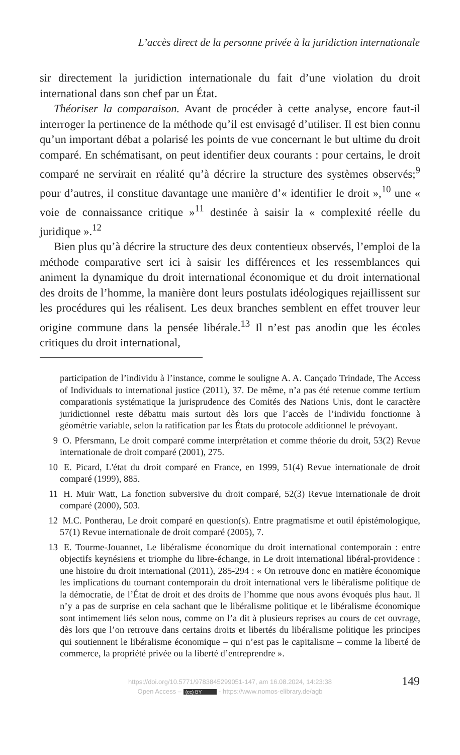L’accès direct de la personne privée à la juridiction internationale
sir directement la juridiction internationale du fait d’une violation du droit international dans son chef par un État.
Théoriser la comparaison. Avant de procéder à cette analyse, encore faut-il interroger la pertinence de la méthode qu’il est envisagé d’utiliser. Il est bien connu qu’un important débat a polarisé les points de vue concernant le but ultime du droit comparé. En schématisant, on peut identifier deux courants : pour certains, le droit comparé ne servirait en réalité qu’à décrire la structure des systèmes observés;<sup>9</sup> pour d’autres, il constitue davantage une manière d’« identifier le droit »,<sup>10</sup> une « voie de connaissance critique »<sup>11</sup> destinée à saisir la « complexité réelle du juridique ».<sup>12</sup>
Bien plus qu’à décrire la structure des deux contentieux observés, l’emploi de la méthode comparative sert ici à saisir les différences et les ressemblances qui animent la dynamique du droit international économique et du droit international des droits de l’homme, la manière dont leurs postulats idéologiques rejaillissent sur les procédures qui les réalisent. Les deux branches semblent en effet trouver leur origine commune dans la pensée libérale.<sup>13</sup> Il n’est pas anodin que les écoles critiques du droit international,
participation de l’individu à l’instance, comme le souligne A. A. Cançado Trindade, The Access of Individuals to international justice (2011), 37. De même, n’a pas été retenue comme tertium comparationis systématique la jurisprudence des Comités des Nations Unis, dont le caractère juridictionnel reste débattu mais surtout dès lors que l’accès de l’individu fonctionne à géométrie variable, selon la ratification par les États du protocole additionnel le prévoyant.
9 O. Pfersmann, Le droit comparé comme interprétation et comme théorie du droit, 53(2) Revue internationale de droit comparé (2001), 275.
10 E. Picard, L'état du droit comparé en France, en 1999, 51(4) Revue internationale de droit comparé (1999), 885.
11 H. Muir Watt, La fonction subversive du droit comparé, 52(3) Revue internationale de droit comparé (2000), 503.
12 M.C. Pontherau, Le droit comparé en question(s). Entre pragmatisme et outil épistémologique, 57(1) Revue internationale de droit comparé (2005), 7.
13 E. Tourme-Jouannet, Le libéralisme économique du droit international contemporain : entre objectifs keynésiens et triomphe du libre-échange, in Le droit international libéral-providence : une histoire du droit international (2011), 285-294 : « On retrouve donc en matière économique les implications du tournant contemporain du droit international vers le libéralisme politique de la démocratie, de l’État de droit et des droits de l’homme que nous avons évoqués plus haut. Il n’y a pas de surprise en cela sachant que le libéralisme politique et le libéralisme économique sont intimement liés selon nous, comme on l’a dit à plusieurs reprises au cours de cet ouvrage, dès lors que l’on retrouve dans certains droits et libertés du libéralisme politique les principes qui soutiennent le libéralisme économique – qui n’est pas le capitalisme – comme la liberté de commerce, la propriété privée ou la liberté d’entreprendre ».
https://doi.org/10.5771/9783845299051-147, am 16.08.2024, 14:23:38
Open Access – (cc) BY - https://www.nomos-elibrary.de/agb
149